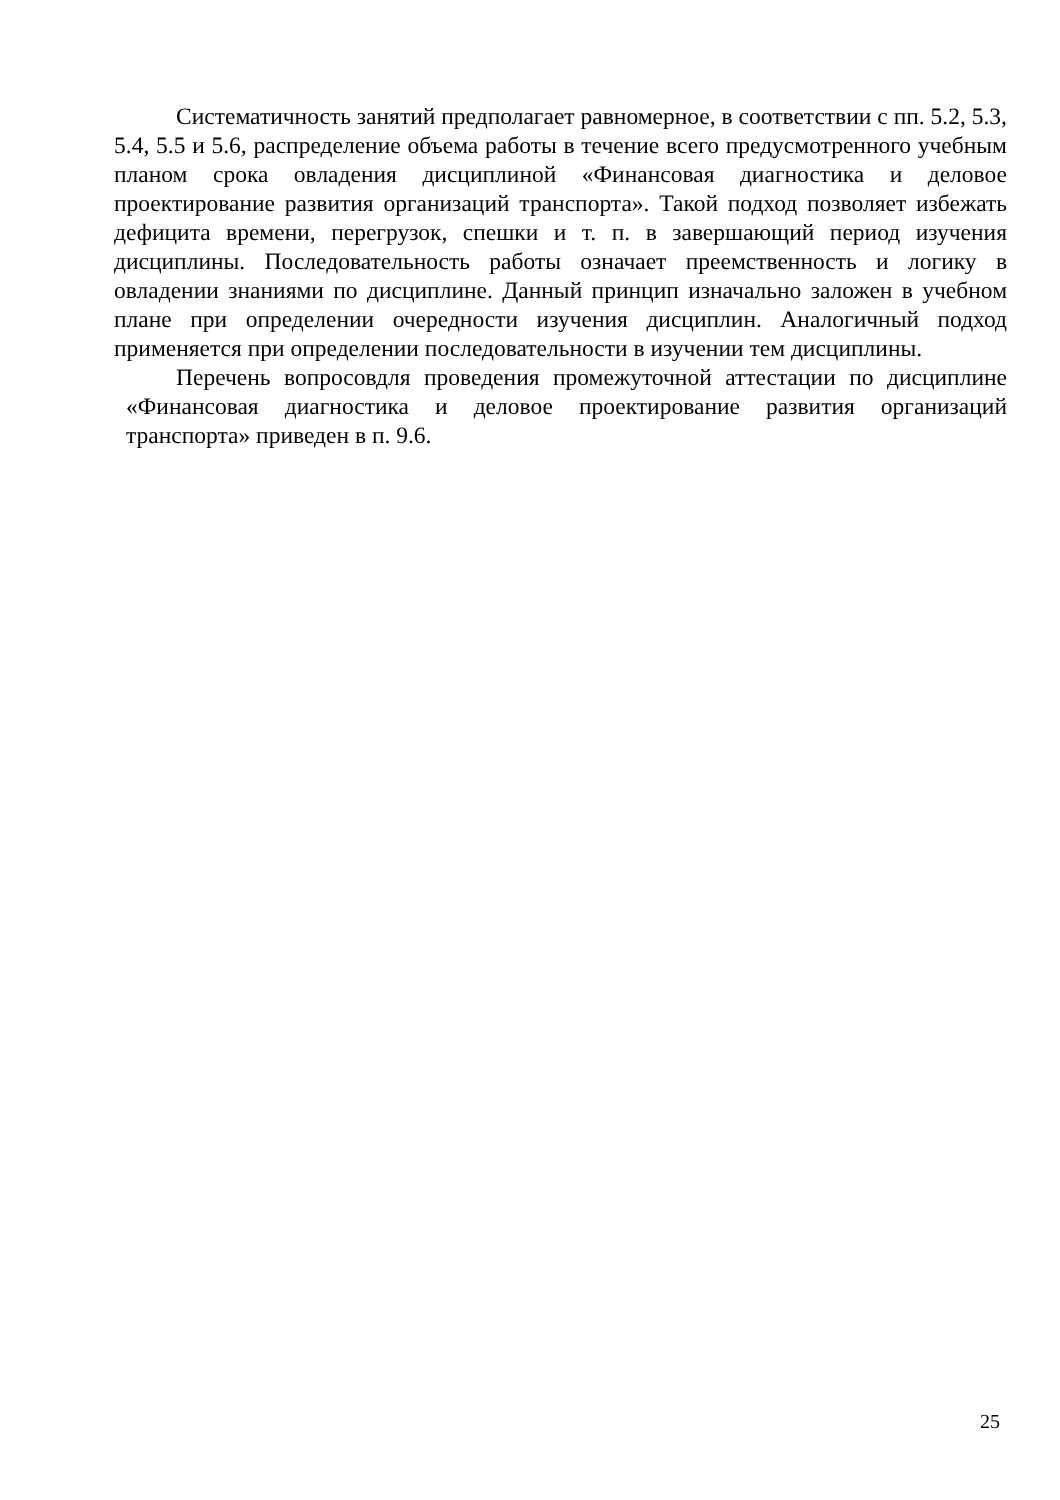Систематичность занятий предполагает равномерное, в соответствии с пп. 5.2, 5.3, 5.4, 5.5 и 5.6, распределение объема работы в течение всего предусмотренного учебным планом срока овладения дисциплиной «Финансовая диагностика и деловое проектирование развития организаций транспорта». Такой подход позволяет избежать дефицита времени, перегрузок, спешки и т. п. в завершающий период изучения дисциплины. Последовательность работы означает преемственность и логику в овладении знаниями по дисциплине. Данный принцип изначально заложен в учебном плане при определении очередности изучения дисциплин. Аналогичный подход применяется при определении последовательности в изучении тем дисциплины.
Перечень вопросовдля проведения промежуточной аттестации по дисциплине «Финансовая диагностика и деловое проектирование развития организаций транспорта» приведен в п. 9.6.
25